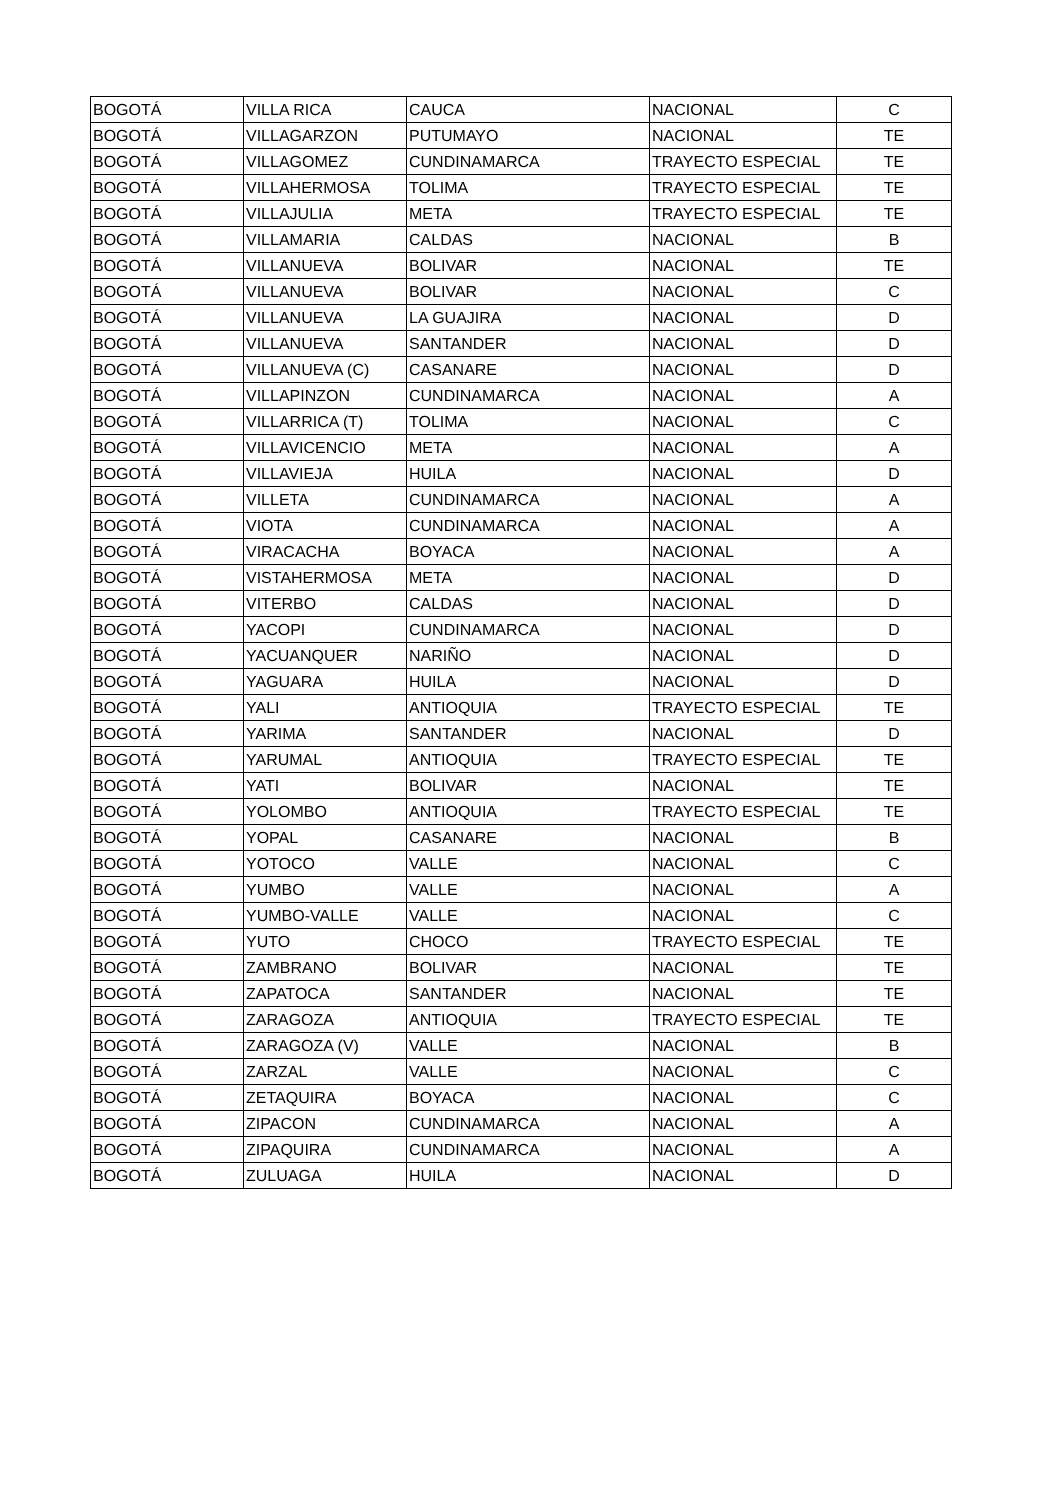| BOGOTÁ | VILLA RICA | CAUCA | NACIONAL | C |
| BOGOTÁ | VILLAGARZON | PUTUMAYO | NACIONAL | TE |
| BOGOTÁ | VILLAGOMEZ | CUNDINAMARCA | TRAYECTO ESPECIAL | TE |
| BOGOTÁ | VILLAHERMOSA | TOLIMA | TRAYECTO ESPECIAL | TE |
| BOGOTÁ | VILLAJULIA | META | TRAYECTO ESPECIAL | TE |
| BOGOTÁ | VILLAMARIA | CALDAS | NACIONAL | B |
| BOGOTÁ | VILLANUEVA | BOLIVAR | NACIONAL | TE |
| BOGOTÁ | VILLANUEVA | BOLIVAR | NACIONAL | C |
| BOGOTÁ | VILLANUEVA | LA GUAJIRA | NACIONAL | D |
| BOGOTÁ | VILLANUEVA | SANTANDER | NACIONAL | D |
| BOGOTÁ | VILLANUEVA (C) | CASANARE | NACIONAL | D |
| BOGOTÁ | VILLAPINZON | CUNDINAMARCA | NACIONAL | A |
| BOGOTÁ | VILLARRICA (T) | TOLIMA | NACIONAL | C |
| BOGOTÁ | VILLAVICENCIO | META | NACIONAL | A |
| BOGOTÁ | VILLAVIEJA | HUILA | NACIONAL | D |
| BOGOTÁ | VILLETA | CUNDINAMARCA | NACIONAL | A |
| BOGOTÁ | VIOTA | CUNDINAMARCA | NACIONAL | A |
| BOGOTÁ | VIRACACHA | BOYACA | NACIONAL | A |
| BOGOTÁ | VISTAHERMOSA | META | NACIONAL | D |
| BOGOTÁ | VITERBO | CALDAS | NACIONAL | D |
| BOGOTÁ | YACOPI | CUNDINAMARCA | NACIONAL | D |
| BOGOTÁ | YACUANQUER | NARIÑO | NACIONAL | D |
| BOGOTÁ | YAGUARA | HUILA | NACIONAL | D |
| BOGOTÁ | YALI | ANTIOQUIA | TRAYECTO ESPECIAL | TE |
| BOGOTÁ | YARIMA | SANTANDER | NACIONAL | D |
| BOGOTÁ | YARUMAL | ANTIOQUIA | TRAYECTO ESPECIAL | TE |
| BOGOTÁ | YATI | BOLIVAR | NACIONAL | TE |
| BOGOTÁ | YOLOMBO | ANTIOQUIA | TRAYECTO ESPECIAL | TE |
| BOGOTÁ | YOPAL | CASANARE | NACIONAL | B |
| BOGOTÁ | YOTOCO | VALLE | NACIONAL | C |
| BOGOTÁ | YUMBO | VALLE | NACIONAL | A |
| BOGOTÁ | YUMBO-VALLE | VALLE | NACIONAL | C |
| BOGOTÁ | YUTO | CHOCO | TRAYECTO ESPECIAL | TE |
| BOGOTÁ | ZAMBRANO | BOLIVAR | NACIONAL | TE |
| BOGOTÁ | ZAPATOCA | SANTANDER | NACIONAL | TE |
| BOGOTÁ | ZARAGOZA | ANTIOQUIA | TRAYECTO ESPECIAL | TE |
| BOGOTÁ | ZARAGOZA (V) | VALLE | NACIONAL | B |
| BOGOTÁ | ZARZAL | VALLE | NACIONAL | C |
| BOGOTÁ | ZETAQUIRA | BOYACA | NACIONAL | C |
| BOGOTÁ | ZIPACON | CUNDINAMARCA | NACIONAL | A |
| BOGOTÁ | ZIPAQUIRA | CUNDINAMARCA | NACIONAL | A |
| BOGOTÁ | ZULUAGA | HUILA | NACIONAL | D |